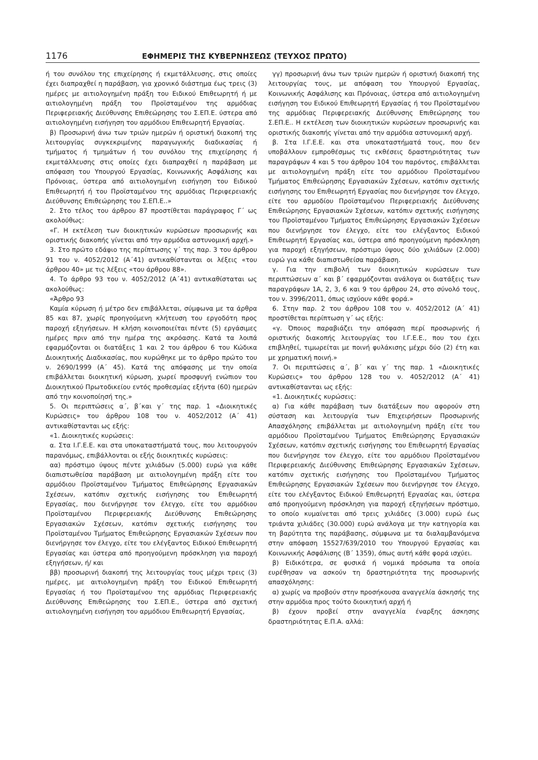1176 ΕΦΗΜΕΡΙΣ ΤΗΣ ΚΥΒΕΡΝΗΣΕΩΣ (ΤΕΥΧΟΣ ΠΡΩΤΟ)
ή του συνόλου της επιχείρησης ή εκμετάλλευσης, στις οποίες έχει διαπραχθεί η παράβαση, για χρονικό διάστημα έως τρεις (3) ημέρες με αιτιολογημένη πράξη του Ειδικού Επιθεωρητή ή με αιτιολογημένη πράξη του Προϊσταμένου της αρμόδιας Περιφερειακής Διεύθυνσης Επιθεώρησης του Σ.ΕΠ.Ε. ύστερα από αιτιολογημένη εισήγηση του αρμόδιου Επιθεωρητή Εργασίας.
β) Προσωρινή άνω των τριών ημερών ή οριστική διακοπή της λειτουργίας συγκεκριμένης παραγωγικής διαδικασίας ή τμήματος ή τμημάτων ή του συνόλου της επιχείρησης ή εκμετάλλευσης στις οποίες έχει διαπραχθεί η παράβαση με απόφαση του Υπουργού Εργασίας, Κοινωνικής Ασφάλισης και Πρόνοιας, ύστερα από αιτιολογημένη εισήγηση του Ειδικού Επιθεωρητή ή του Προϊσταμένου της αρμόδιας Περιφερειακής Διεύθυνσης Επιθεώρησης του Σ.ΕΠ.Ε..»
2. Στο τέλος του άρθρου 87 προστίθεται παράγραφος Γ΄ ως ακολούθως:
«Γ. Η εκτέλεση των διοικητικών κυρώσεων προσωρινής και οριστικής διακοπής γίνεται από την αρμόδια αστυνομική αρχή.»
3. Στο πρώτο εδάφιο της περίπτωσης γ΄ της παρ. 3 του άρθρου 91 του ν. 4052/2012 (Α΄41) αντικαθίστανται οι λέξεις «του άρθρου 40» με τις λέξεις «του άρθρου 88».
4. Το άρθρο 93 του ν. 4052/2012 (Α΄41) αντικαθίσταται ως ακολούθως:
«Άρθρο 93
Καμία κύρωση ή μέτρο δεν επιβάλλεται, σύμφωνα με τα άρθρα 85 και 87, χωρίς προηγούμενη κλήτευση του εργοδότη προς παροχή εξηγήσεων. Η κλήση κοινοποιείται πέντε (5) εργάσιμες ημέρες πριν από την ημέρα της ακρόασης. Κατά τα λοιπά εφαρμόζονται οι διατάξεις 1 και 2 του άρθρου 6 του Κώδικα Διοικητικής Διαδικασίας, που κυρώθηκε με το άρθρο πρώτο του ν. 2690/1999 (Α΄ 45). Κατά της απόφασης με την οποία επιβάλλεται διοικητική κύρωση, χωρεί προσφυγή ενώπιον του Διοικητικού Πρωτοδικείου εντός προθεσμίας εξήντα (60) ημερών από την κοινοποίησή της.»
5. Οι περιπτώσεις α΄, β΄και γ΄ της παρ. 1 «Διοικητικές Κυρώσεις» του άρθρου 108 του ν. 4052/2012 (Α΄ 41) αντικαθίστανται ως εξής:
«1. Διοικητικές κυρώσεις:
α. Στα Ι.Γ.Ε.Ε. και στα υποκαταστήματά τους, που λειτουργούν παρανόμως, επιβάλλονται οι εξής διοικητικές κυρώσεις:
αα) πρόστιμο ύψους πέντε χιλιάδων (5.000) ευρώ για κάθε διαπιστωθείσα παράβαση με αιτιολογημένη πράξη είτε του αρμόδιου Προϊσταμένου Τμήματος Επιθεώρησης Εργασιακών Σχέσεων, κατόπιν σχετικής εισήγησης του Επιθεωρητή Εργασίας, που διενήργησε τον έλεγχο, είτε του αρμόδιου Προϊσταμένου Περιφερειακής Διεύθυνσης Επιθεώρησης Εργασιακών Σχέσεων, κατόπιν σχετικής εισήγησης του Προϊσταμένου Τμήματος Επιθεώρησης Εργασιακών Σχέσεων που διενήργησε τον έλεγχο, είτε του ελέγξαντος Ειδικού Επιθεωρητή Εργασίας και ύστερα από προηγούμενη πρόσκληση για παροχή εξηγήσεων, ή/ και
ββ) προσωρινή διακοπή της λειτουργίας τους μέχρι τρεις (3) ημέρες, με αιτιολογημένη πράξη του Ειδικού Επιθεωρητή Εργασίας ή του Προϊσταμένου της αρμόδιας Περιφερειακής Διεύθυνσης Επιθεώρησης του Σ.ΕΠ.Ε., ύστερα από σχετική αιτιολογημένη εισήγηση του αρμόδιου Επιθεωρητή Εργασίας,
γγ) προσωρινή άνω των τριών ημερών ή οριστική διακοπή της λειτουργίας τους, με απόφαση του Υπουργού Εργασίας, Κοινωνικής Ασφάλισης και Πρόνοιας, ύστερα από αιτιολογημένη εισήγηση του Ειδικού Επιθεωρητή Εργασίας ή του Προϊσταμένου της αρμόδιας Περιφερειακής Διεύθυνσης Επιθεώρησης του Σ.ΕΠ.Ε.. Η εκτέλεση των διοικητικών κυρώσεων προσωρινής και οριστικής διακοπής γίνεται από την αρμόδια αστυνομική αρχή.
β. Στα Ι.Γ.Ε.Ε. και στα υποκαταστήματά τους, που δεν υποβάλλουν εμπροθέσμως τις εκθέσεις δραστηριότητας των παραγράφων 4 και 5 του άρθρου 104 του παρόντος, επιβάλλεται με αιτιολογημένη πράξη είτε του αρμόδιου Προϊσταμένου Τμήματος Επιθεώρησης Εργασιακών Σχέσεων, κατόπιν σχετικής εισήγησης του Επιθεωρητή Εργασίας που διενήργησε τον έλεγχο, είτε του αρμοδίου Προϊσταμένου Περιφερειακής Διεύθυνσης Επιθεώρησης Εργασιακών Σχέσεων, κατόπιν σχετικής εισήγησης του Προϊσταμένου Τμήματος Επιθεώρησης Εργασιακών Σχέσεων που διενήργησε τον έλεγχο, είτε του ελέγξαντος Ειδικού Επιθεωρητή Εργασίας και, ύστερα από προηγούμενη πρόσκληση για παροχή εξηγήσεων, πρόστιμο ύψους δύο χιλιάδων (2.000) ευρώ για κάθε διαπιστωθείσα παράβαση.
γ. Για την επιβολή των διοικητικών κυρώσεων των περιπτώσεων α΄ και β΄ εφαρμόζονται ανάλογα οι διατάξεις των παραγράφων 1Α, 2, 3, 6 και 9 του άρθρου 24, στο σύνολό τους, του ν. 3996/2011, όπως ισχύουν κάθε φορά.»
6. Στην παρ. 2 του άρθρου 108 του ν. 4052/2012 (Α΄ 41) προστίθεται περίπτωση γ΄ ως εξής:
«γ. Όποιος παραβιάζει την απόφαση περί προσωρινής ή οριστικής διακοπής λειτουργίας του Ι.Γ.Ε.Ε., που του έχει επιβληθεί, τιμωρείται με ποινή φυλάκισης μέχρι δύο (2) έτη και με χρηματική ποινή.»
7. Οι περιπτώσεις α΄, β΄ και γ΄ της παρ. 1 «Διοικητικές Κυρώσεις» του άρθρου 128 του ν. 4052/2012 (Α΄ 41) αντικαθίστανται ως εξής:
«1. Διοικητικές κυρώσεις:
α) Για κάθε παράβαση των διατάξεων που αφορούν στη σύσταση και λειτουργία των Επιχειρήσεων Προσωρινής Απασχόλησης επιβάλλεται με αιτιολογημένη πράξη είτε του αρμόδιου Προϊσταμένου Τμήματος Επιθεώρησης Εργασιακών Σχέσεων, κατόπιν σχετικής εισήγησης του Επιθεωρητή Εργασίας που διενήργησε τον έλεγχο, είτε του αρμόδιου Προϊσταμένου Περιφερειακής Διεύθυνσης Επιθεώρησης Εργασιακών Σχέσεων, κατόπιν σχετικής εισήγησης του Προϊσταμένου Τμήματος Επιθεώρησης Εργασιακών Σχέσεων που διενήργησε τον έλεγχο, είτε του ελέγξαντος Ειδικού Επιθεωρητή Εργασίας και, ύστερα από προηγούμενη πρόσκληση για παροχή εξηγήσεων πρόστιμο, το οποίο κυμαίνεται από τρεις χιλιάδες (3.000) ευρώ έως τριάντα χιλιάδες (30.000) ευρώ ανάλογα με την κατηγορία και τη βαρύτητα της παράβασης, σύμφωνα με τα διαλαμβανόμενα στην απόφαση 15527/639/2010 του Υπουργού Εργασίας και Κοινωνικής Ασφάλισης (Β΄ 1359), όπως αυτή κάθε φορά ισχύει.
β) Ειδικότερα, σε φυσικά ή νομικά πρόσωπα τα οποία ευρέθησαν να ασκούν τη δραστηριότητα της προσωρινής απασχόλησης:
α) χωρίς να προβούν στην προσήκουσα αναγγελία άσκησής της στην αρμόδια προς τούτο διοικητική αρχή ή
β) έχουν προβεί στην αναγγελία έναρξης άσκησης δραστηριότητας Ε.Π.Α. αλλά: